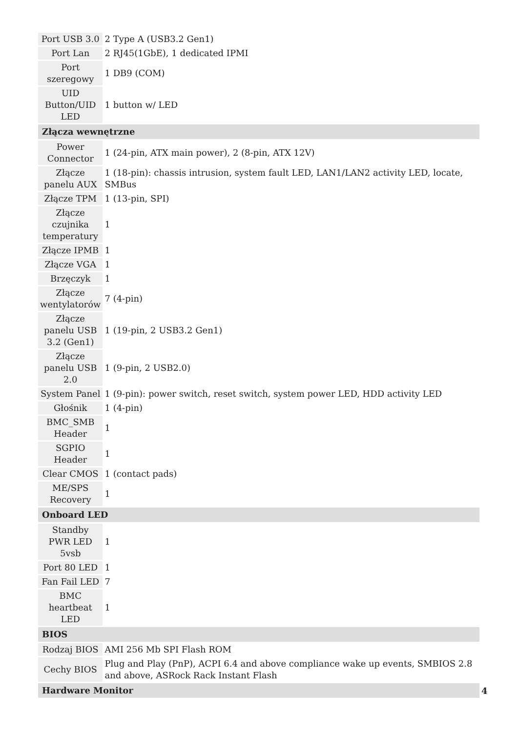| Port USB 3.0 | 2 Type A (USB3.2 Gen1) |
| Port Lan | 2 RJ45(1GbE), 1 dedicated IPMI |
| Port szeregowy | 1 DB9 (COM) |
| UID Button/UID LED | 1 button w/ LED |
| Złącza wewnętrzne | |
| Power Connector | 1 (24-pin, ATX main power), 2 (8-pin, ATX 12V) |
| Złącze panelu AUX | 1 (18-pin): chassis intrusion, system fault LED, LAN1/LAN2 activity LED, locate, SMBus |
| Złącze TPM | 1 (13-pin, SPI) |
| Złącze czujnika temperatury | 1 |
| Złącze IPMB | 1 |
| Złącze VGA | 1 |
| Brzęczyk | 1 |
| Złącze wentylatorów | 7 (4-pin) |
| Złącze panelu USB 3.2 (Gen1) | 1 (19-pin, 2 USB3.2 Gen1) |
| Złącze panelu USB 2.0 | 1 (9-pin, 2 USB2.0) |
| System Panel | 1 (9-pin): power switch, reset switch, system power LED, HDD activity LED |
| Głośnik | 1 (4-pin) |
| BMC_SMB Header | 1 |
| SGPIO Header | 1 |
| Clear CMOS | 1 (contact pads) |
| ME/SPS Recovery | 1 |
| Onboard LED | |
| Standby PWR LED 5vsb | 1 |
| Port 80 LED | 1 |
| Fan Fail LED | 7 |
| BMC heartbeat LED | 1 |
| BIOS | |
| Rodzaj BIOS | AMI 256 Mb SPI Flash ROM |
| Cechy BIOS | Plug and Play (PnP), ACPI 6.4 and above compliance wake up events, SMBIOS 2.8 and above, ASRock Rack Instant Flash |
| Hardware Monitor | |
4